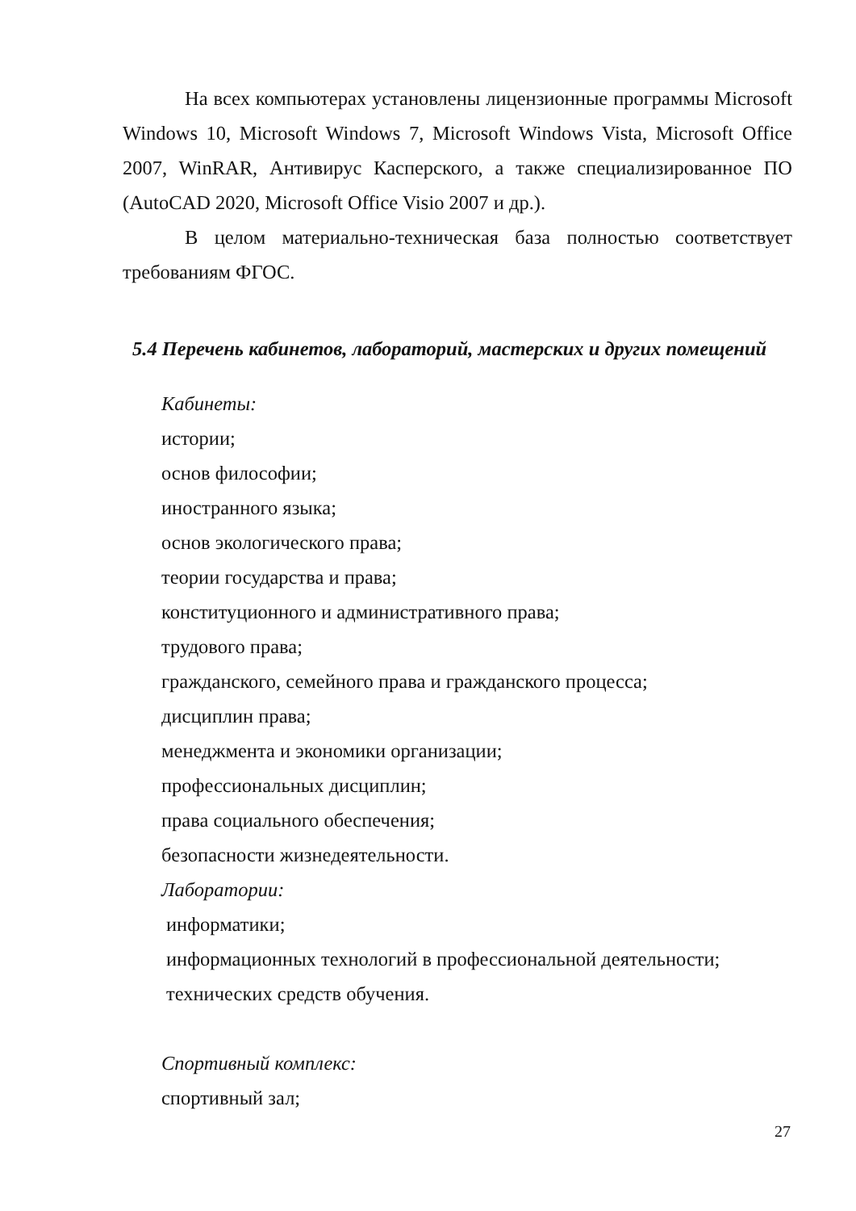На всех компьютерах установлены лицензионные программы Microsoft Windows 10, Microsoft Windows 7, Microsoft Windows Vista, Microsoft Office 2007, WinRAR, Антивирус Касперского, а также специализированное ПО (AutoCAD 2020, Microsoft Office Visio 2007 и др.).
В целом материально-техническая база полностью соответствует требованиям ФГОС.
5.4 Перечень кабинетов, лабораторий, мастерских и других помещений
Кабинеты:
истории;
основ философии;
иностранного языка;
основ экологического права;
теории государства и права;
конституционного и административного права;
трудового права;
гражданского, семейного права и гражданского процесса;
дисциплин права;
менеджмента и экономики организации;
профессиональных дисциплин;
права социального обеспечения;
безопасности жизнедеятельности.
Лаборатории:
информатики;
информационных технологий в профессиональной деятельности;
технических средств обучения.
Спортивный комплекс:
спортивный зал;
27